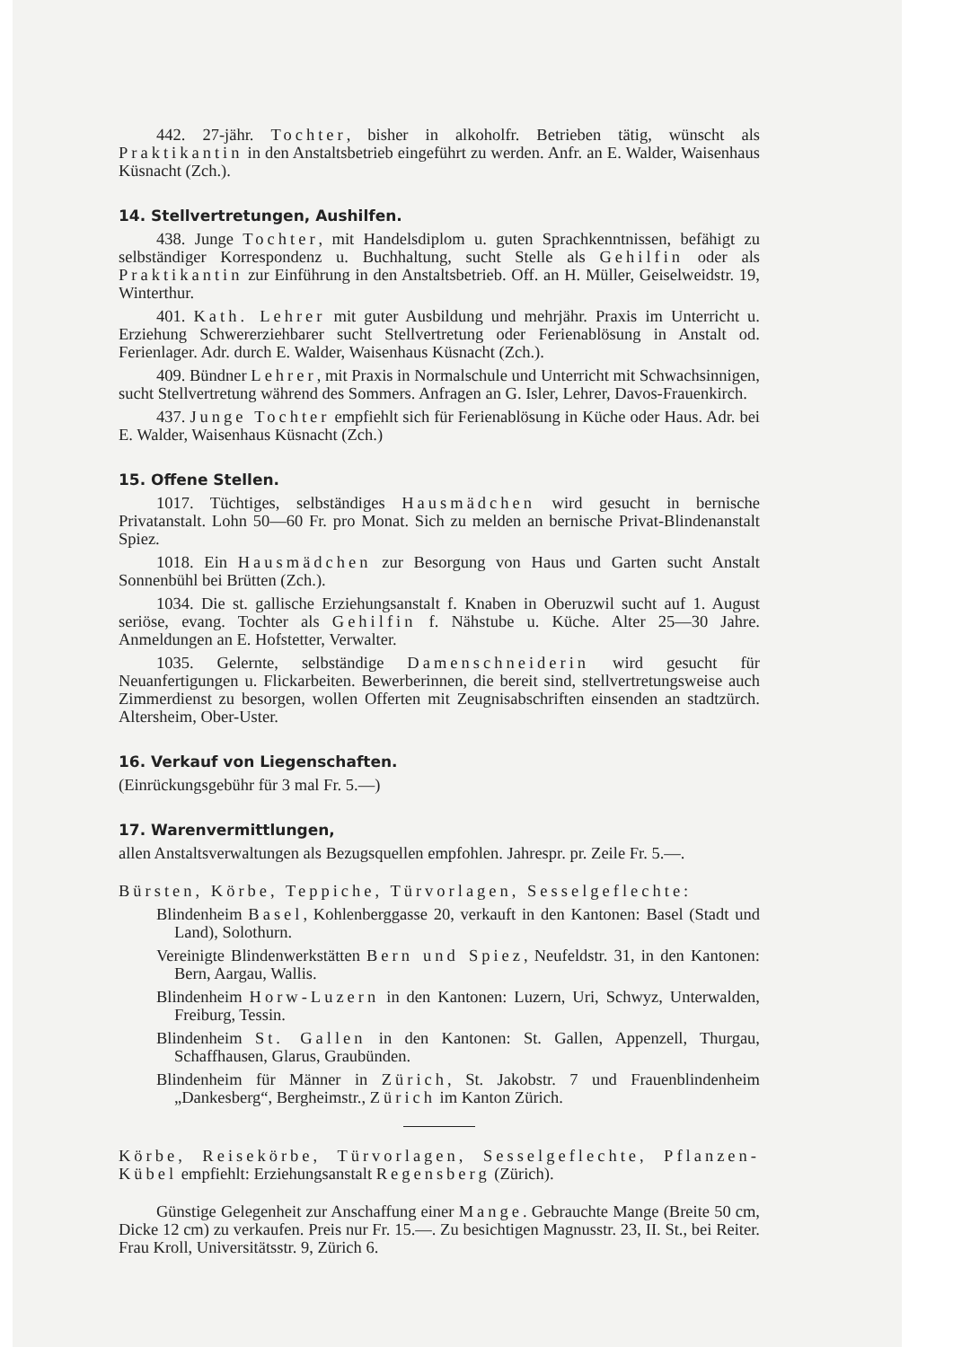442. 27-jähr. Tochter, bisher in alkoholfr. Betrieben tätig, wünscht als Praktikantin in den Anstaltsbetrieb eingeführt zu werden. Anfr. an E. Walder, Waisenhaus Küsnacht (Zch.).
14. Stellvertretungen, Aushilfen.
438. Junge Tochter, mit Handelsdiplom u. guten Sprachkenntnissen, befähigt zu selbständiger Korrespondenz u. Buchhaltung, sucht Stelle als Gehilfin oder als Praktikantin zur Einführung in den Anstaltsbetrieb. Off. an H. Müller, Geiselweidstr. 19, Winterthur.
401. Kath. Lehrer mit guter Ausbildung und mehrjähr. Praxis im Unterricht u. Erziehung Schwererziehbarer sucht Stellvertretung oder Ferienablösung in Anstalt od. Ferienlager. Adr. durch E. Walder, Waisenhaus Küsnacht (Zch.).
409. Bündner Lehrer, mit Praxis in Normalschule und Unterricht mit Schwachsinnigen, sucht Stellvertretung während des Sommers. Anfragen an G. Isler, Lehrer, Davos-Frauenkirch.
437. Junge Tochter empfiehlt sich für Ferienablösung in Küche oder Haus. Adr. bei E. Walder, Waisenhaus Küsnacht (Zch.)
15. Offene Stellen.
1017. Tüchtiges, selbständiges Hausmädchen wird gesucht in bernische Privatanstalt. Lohn 50—60 Fr. pro Monat. Sich zu melden an bernische Privat-Blindenanstalt Spiez.
1018. Ein Hausmädchen zur Besorgung von Haus und Garten sucht Anstalt Sonnenbühl bei Brütten (Zch.).
1034. Die st. gallische Erziehungsanstalt f. Knaben in Oberuzwil sucht auf 1. August seriöse, evang. Tochter als Gehilfin f. Nähstube u. Küche. Alter 25—30 Jahre. Anmeldungen an E. Hofstetter, Verwalter.
1035. Gelernte, selbständige Damenschneiderin wird gesucht für Neuanfertigungen u. Flickarbeiten. Bewerberinnen, die bereit sind, stellvertretungsweise auch Zimmerdienst zu besorgen, wollen Offerten mit Zeugnisabschriften einsenden an stadtzürch. Altersheim, Ober-Uster.
16. Verkauf von Liegenschaften.
(Einrückungsgebühr für 3 mal Fr. 5.—)
17. Warenvermittlungen,
allen Anstaltsverwaltungen als Bezugsquellen empfohlen. Jahrespr. pr. Zeile Fr. 5.—.
Bürsten, Körbe, Teppiche, Türvorlagen, Sesselgeflechte:
Blindenheim Basel, Kohlenberggasse 20, verkauft in den Kantonen: Basel (Stadt und Land), Solothurn.
Vereinigte Blindenwerkstätten Bern und Spiez, Neufeldstr. 31, in den Kantonen: Bern, Aargau, Wallis.
Blindenheim Horw-Luzern in den Kantonen: Luzern, Uri, Schwyz, Unterwalden, Freiburg, Tessin.
Blindenheim St. Gallen in den Kantonen: St. Gallen, Appenzell, Thurgau, Schaffhausen, Glarus, Graubünden.
Blindenheim für Männer in Zürich, St. Jakobstr. 7 und Frauenblindenheim „Dankesberg“, Bergheimstr., Zürich im Kanton Zürich.
Körbe, Reisekörbe, Türvorlagen, Sesselgeflechte, Pflanzen-Kübel empfiehlt: Erziehungsanstalt Regensberg (Zürich).
Günstige Gelegenheit zur Anschaffung einer Mange. Gebrauchte Mange (Breite 50 cm, Dicke 12 cm) zu verkaufen. Preis nur Fr. 15.—. Zu besichtigen Magnusstr. 23, II. St., bei Reiter. Frau Kroll, Universitätsstr. 9, Zürich 6.